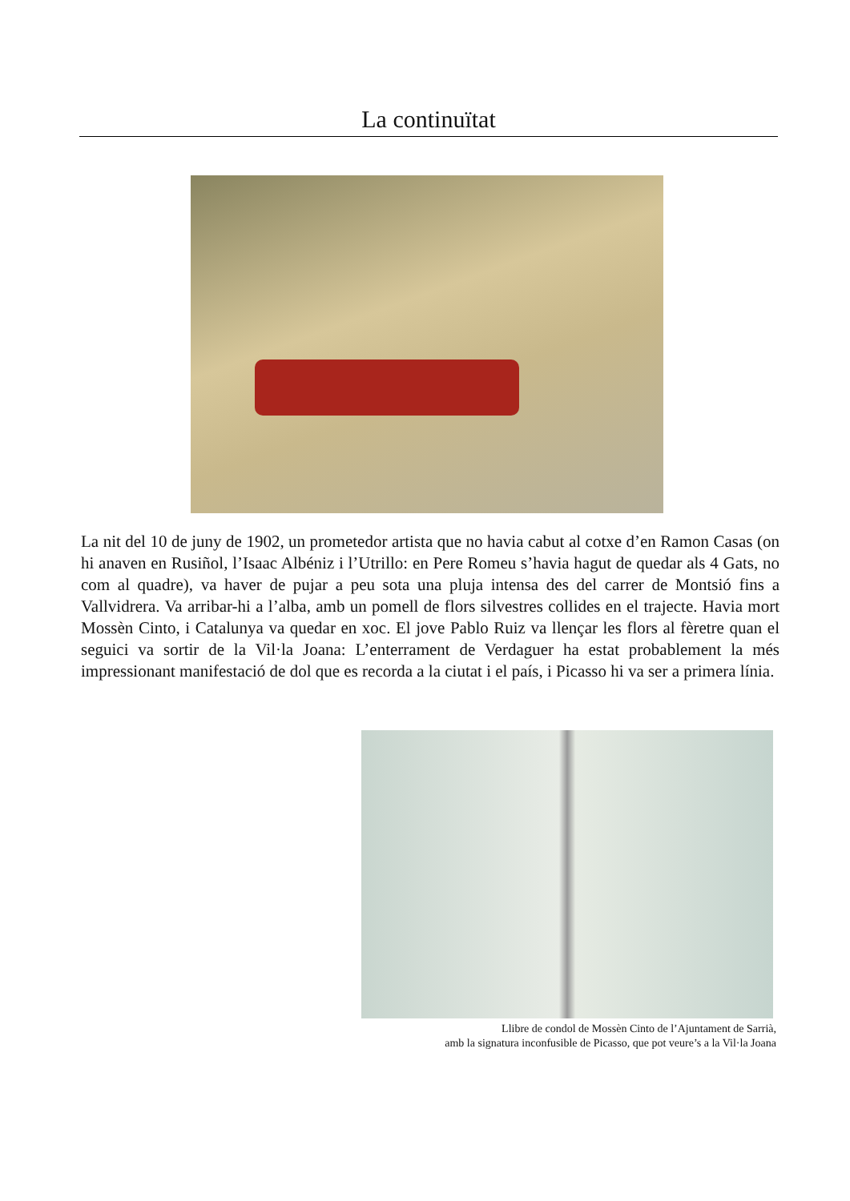La continuïtat
La nit del 10 de juny de 1902, un prometedor artista que no havia cabut al cotxe d’en Ramon Casas (on hi anaven en Rusiñol, l’Isaac Albéniz i l’Utrillo: en Pere Romeu s’havia hagut de quedar als 4 Gats, no com al quadre), va haver de pujar a peu sota una pluja intensa des del carrer de Montsió fins a Vallvidrera. Va arribar-hi a l’alba, amb un pomell de flors silvestres collides en el trajecte. Havia mort Mossèn Cinto, i Catalunya va quedar en xoc. El jove Pablo Ruiz va llençar les flors al fèretre quan el seguici va sortir de la Vil·la Joana: L’enterrament de Verdaguer ha estat probablement la més impressionant manifestació de dol que es recorda a la ciutat i el país, i Picasso hi va ser a primera línia.
Llibre de condol de Mossèn Cinto de l’Ajuntament de Sarrià,
amb la signatura inconfusible de Picasso, que pot veure’s a la Vil·la Joana